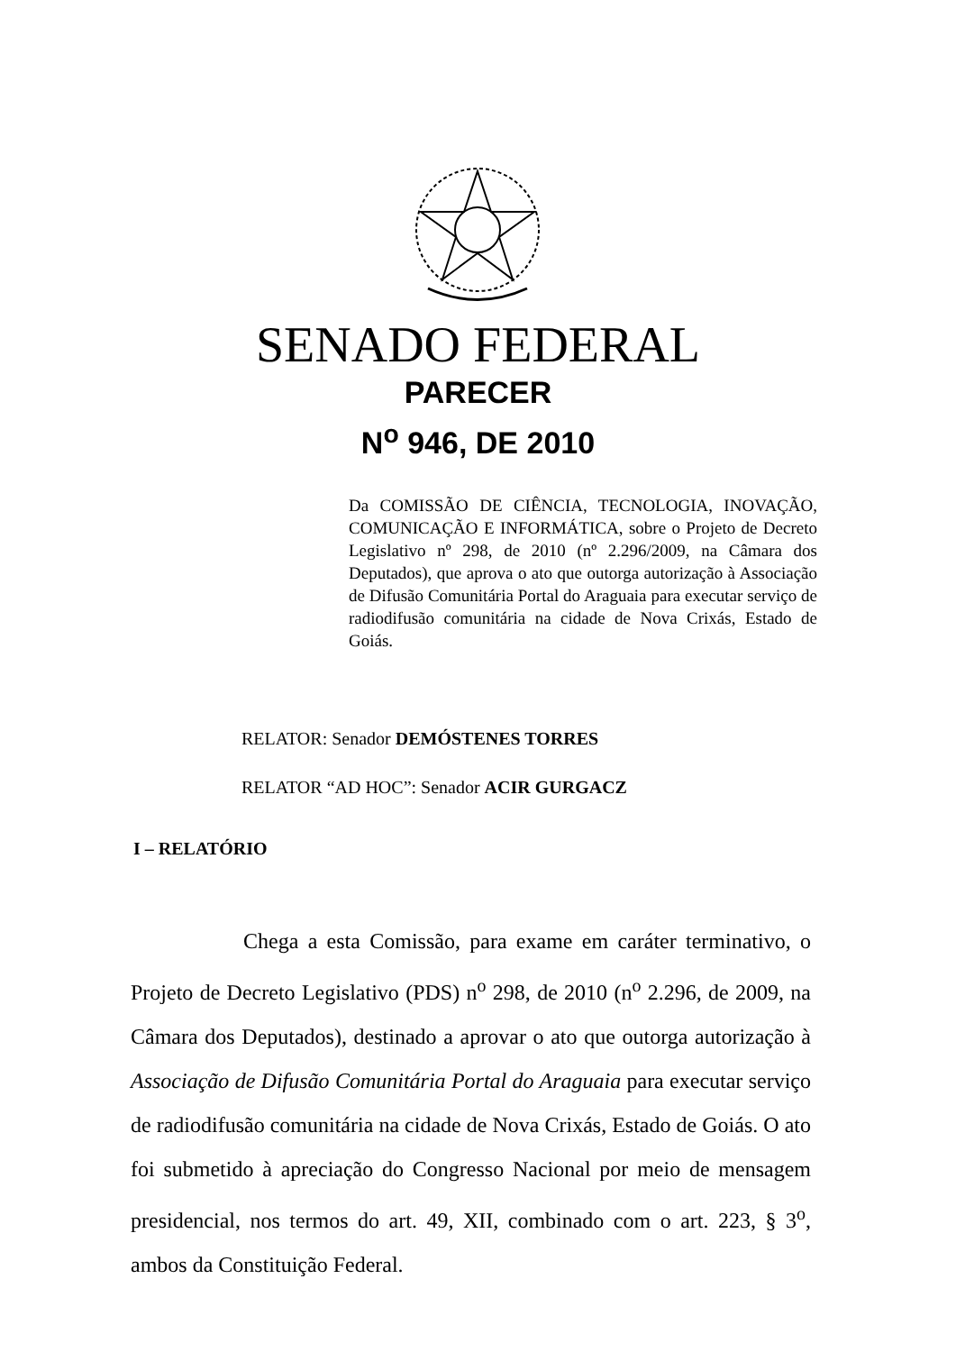SENADO FEDERAL
PARECER
N<sup>o</sup> 946, DE 2010
Da COMISSÃO DE CIÊNCIA, TECNOLOGIA, INOVAÇÃO, COMUNICAÇÃO E INFORMÁTICA, sobre o Projeto de Decreto Legislativo nº 298, de 2010 (nº 2.296/2009, na Câmara dos Deputados), que aprova o ato que outorga autorização à Associação de Difusão Comunitária Portal do Araguaia para executar serviço de radiodifusão comunitária na cidade de Nova Crixás, Estado de Goiás.
RELATOR: Senador DEMÓSTENES TORRES
RELATOR “AD HOC”: Senador ACIR GURGACZ
I – RELATÓRIO
Chega a esta Comissão, para exame em caráter terminativo, o Projeto de Decreto Legislativo (PDS) n<sup>o</sup> 298, de 2010 (n<sup>o</sup> 2.296, de 2009, na Câmara dos Deputados), destinado a aprovar o ato que outorga autorização à Associação de Difusão Comunitária Portal do Araguaia para executar serviço de radiodifusão comunitária na cidade de Nova Crixás, Estado de Goiás. O ato foi submetido à apreciação do Congresso Nacional por meio de mensagem presidencial, nos termos do art. 49, XII, combinado com o art. 223, § 3<sup>o</sup>, ambos da Constituição Federal.